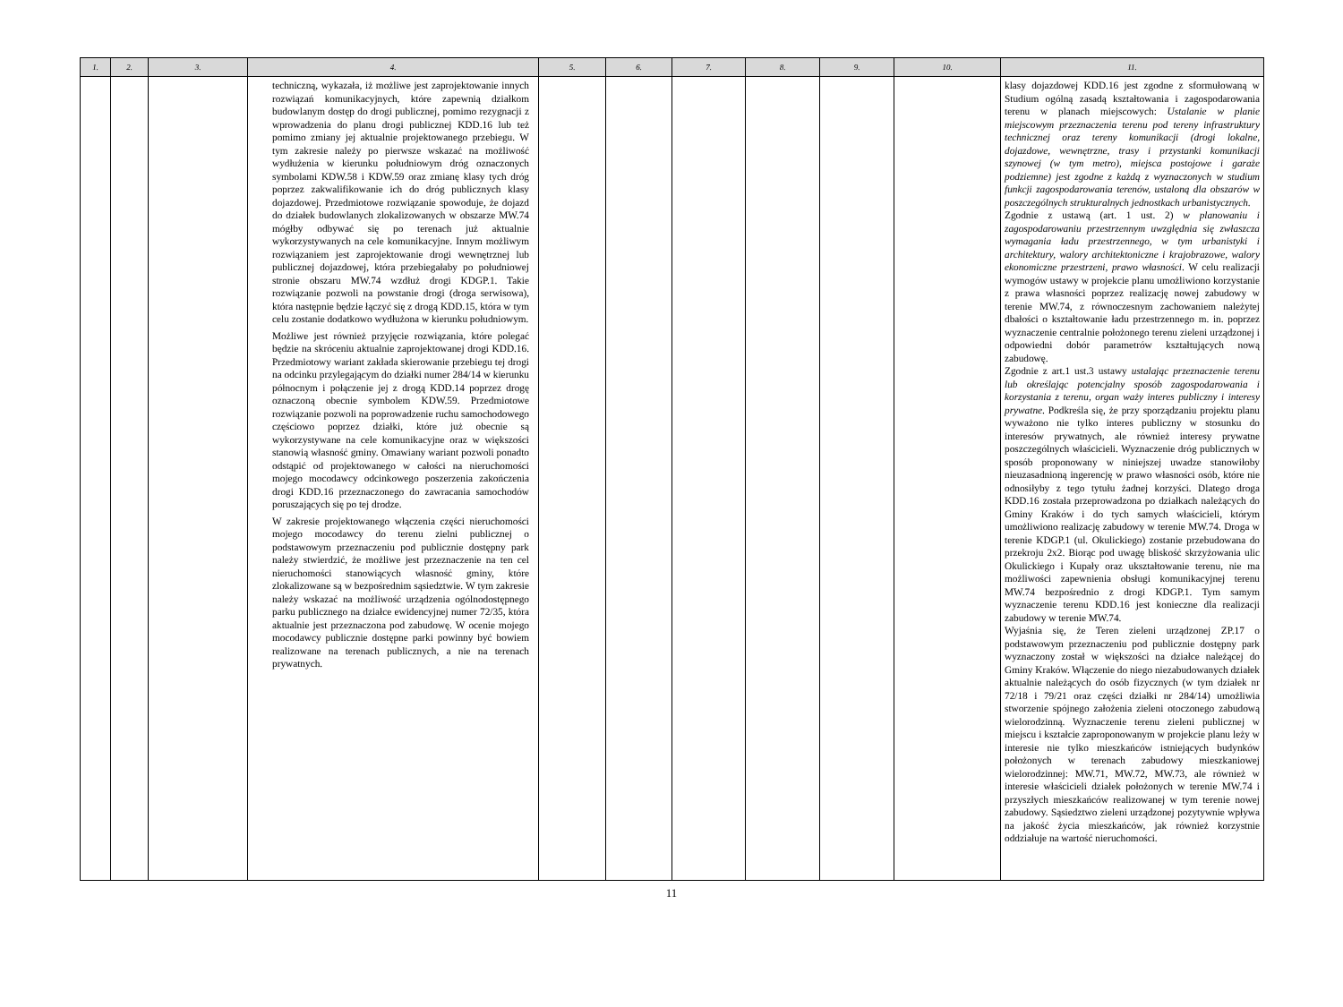| 1. | 2. | 3. | 4. | 5. | 6. | 7. | 8. | 9. | 10. | 11. |
| --- | --- | --- | --- | --- | --- | --- | --- | --- | --- | --- |
| | | | techniczną, wykazała, iż możliwe jest zaprojektowanie innych rozwiązań komunikacyjnych, które zapewnią działkom budowlanym dostęp do drogi publicznej, pomimo rezygnacji z wprowadzenia do planu drogi publicznej KDD.16 lub też pomimo zmiany jej aktualnie projektowanego przebiegu. W tym zakresie należy po pierwsze wskazać na możliwość wydłużenia w kierunku południowym dróg oznaczonych symbolami KDW.58 i KDW.59 oraz zmianę klasy tych dróg poprzez zakwalifikowanie ich do dróg publicznych klasy dojazdowej. Przedmiotowe rozwiązanie spowoduje, że dojazd do działek budowlanych zlokalizowanych w obszarze MW.74 mógłby odbywać się po terenach już aktualnie wykorzystywanych na cele komunikacyjne. Innym możliwym rozwiązaniem jest zaprojektowanie drogi wewnętrznej lub publicznej dojazdowej, która przebiegałaby po południowej stronie obszaru MW.74 wzdłuż drogi KDGP.1. Takie rozwiązanie pozwoli na powstanie drogi (droga serwisowa), która następnie będzie łączyć się z drogą KDD.15, która w tym celu zostanie dodatkowo wydłużona w kierunku południowym. Możliwe jest również przyjęcie rozwiązania, które polegać będzie na skróceniu aktualnie zaprojektowanej drogi KDD.16. Przedmiotowy wariant zakłada skierowanie przebiegu tej drogi na odcinku przylegającym do działki numer 284/14 w kierunku północnym i połączenie jej z drogą KDD.14 poprzez drogę oznaczoną obecnie symbolem KDW.59. Przedmiotowe rozwiązanie pozwoli na poprowadzenie ruchu samochodowego częściowo poprzez działki, które już obecnie są wykorzystywane na cele komunikacyjne oraz w większości stanowią własność gminy. Omawiany wariant pozwoli ponadto odstąpić od projektowanego w całości na nieruchomości mojego mocodawcy odcinkowego poszerzenia zakończenia drogi KDD.16 przeznaczonego do zawracania samochodów poruszających się po tej drodze. W zakresie projektowanego włączenia części nieruchomości mojego mocodawcy do terenu zielni publicznej o podstawowym przeznaczeniu pod publicznie dostępny park należy stwierdzić, że możliwe jest przeznaczenie na ten cel nieruchomości stanowiących własność gminy, które zlokalizowane są w bezpośrednim sąsiedztwie. W tym zakresie należy wskazać na możliwość urządzenia ogólnodostępnego parku publicznego na działce ewidencyjnej numer 72/35, która aktualnie jest przeznaczona pod zabudowę. W ocenie mojego mocodawcy publicznie dostępne parki powinny być bowiem realizowane na terenach publicznych, a nie na terenach prywatnych. | | | | | | | klasy dojazdowej KDD.16 jest zgodne z sformułowaną w Studium ogólną zasadą kształtowania i zagospodarowania terenu w planach miejscowych: Ustalanie w planie miejscowym przeznaczenia terenu pod tereny infrastruktury technicznej oraz tereny komunikacji (drogi lokalne, dojazdowe, wewnętrzne, trasy i przystanki komunikacji szynowej (w tym metro), miejsca postojowe i garaże podziemne) jest zgodne z każdą z wyznaczonych w studium funkcji zagospodarowania terenów, ustaloną dla obszarów w poszczególnych strukturalnych jednostkach urbanistycznych. Zgodnie z ustawą (art. 1 ust. 2) w planowaniu i zagospodarowaniu przestrzennym uwzględnia się zwłaszcza wymagania ładu przestrzennego, w tym urbanistyki i architektury, walory architektoniczne i krajobrazowe, walory ekonomiczne przestrzeni, prawo własności . W celu realizacji wymogów ustawy w projekcie planu umożliwiono korzystanie z prawa własności poprzez realizację nowej zabudowy w terenie MW.74, z równoczesnym zachowaniem należytej dbałości o kształtowanie ładu przestrzennego m. in. poprzez wyznaczenie centralnie położonego terenu zieleni urządzonej i odpowiedni dobór parametrów kształtujących nową zabudowę. Zgodnie z art.1 ust.3 ustawy ustalając przeznaczenie terenu lub określając potencjalny sposób zagospodarowania i korzystania z terenu, organ waży interes publiczny i interesy prywatne . Podkreśla się, że przy sporządzaniu projektu planu wyważono nie tylko interes publiczny w stosunku do interesów prywatnych, ale również interesy prywatne poszczególnych właścicieli. Wyznaczenie dróg publicznych w sposób proponowany w niniejszej uwadze stanowiłoby nieuzasadnioną ingerencję w prawo własności osób, które nie odnosiłyby z tego tytułu żadnej korzyści. Dlatego droga KDD.16 została przeprowadzona po działkach należących do Gminy Kraków i do tych samych właścicieli, którym umożliwiono realizację zabudowy w terenie MW.74. Droga w terenie KDGP.1 (ul. Okulickiego) zostanie przebudowana do przekroju 2x2. Biorąc pod uwagę bliskość skrzyżowania ulic Okulickiego i Kupały oraz ukształtowanie terenu, nie ma możliwości zapewnienia obsługi komunikacyjnej terenu MW.74 bezpośrednio z drogi KDGP.1. Tym samym wyznaczenie terenu KDD.16 jest konieczne dla realizacji zabudowy w terenie MW.74. Wyjaśnia się, że Teren zieleni urządzonej ZP.17 o podstawowym przeznaczeniu pod publicznie dostępny park wyznaczony został w większości na działce należącej do Gminy Kraków. Włączenie do niego niezabudowanych działek aktualnie należących do osób fizycznych (w tym działek nr 72/18 i 79/21 oraz części działki nr 284/14) umożliwia stworzenie spójnego założenia zieleni otoczonego zabudową wielorodzinną. Wyznaczenie terenu zieleni publicznej w miejscu i kształcie zaproponowanym w projekcie planu leży w interesie nie tylko mieszkańców istniejących budynków położonych w terenach zabudowy mieszkaniowej wielorodzinnej: MW.71, MW.72, MW.73, ale również w interesie właścicieli działek położonych w terenie MW.74 i przyszłych mieszkańców realizowanej w tym terenie nowej zabudowy. Sąsiedztwo zieleni urządzonej pozytywnie wpływa na jakość życia mieszkańców, jak również korzystnie oddziałuje na wartość nieruchomości. |
11